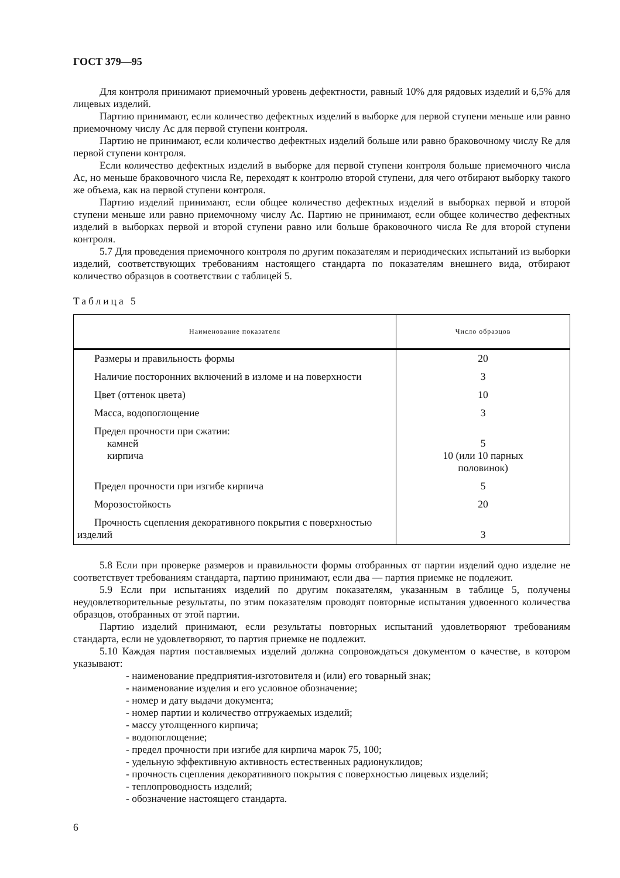ГОСТ 379—95
Для контроля принимают приемочный уровень дефектности, равный 10% для рядовых изделий и 6,5% для лицевых изделий.
Партию принимают, если количество дефектных изделий в выборке для первой ступени меньше или равно приемочному числу Ас для первой ступени контроля.
Партию не принимают, если количество дефектных изделий больше или равно браковочному числу Re для первой ступени контроля.
Если количество дефектных изделий в выборке для первой ступени контроля больше приемочного числа Ас, но меньше браковочного числа Re, переходят к контролю второй ступени, для чего отбирают выборку такого же объема, как на первой ступени контроля.
Партию изделий принимают, если общее количество дефектных изделий в выборках первой и второй ступени меньше или равно приемочному числу Ас. Партию не принимают, если общее количество дефектных изделий в выборках первой и второй ступени равно или больше браковочного числа Re для второй ступени контроля.
5.7 Для проведения приемочного контроля по другим показателям и периодических испытаний из выборки изделий, соответствующих требованиям настоящего стандарта по показателям внешнего вида, отбирают количество образцов в соответствии с таблицей 5.
Таблица 5
| Наименование показателя | Число образцов |
| --- | --- |
| Размеры и правильность формы | 20 |
| Наличие посторонних включений в изломе и на поверхности | 3 |
| Цвет (оттенок цвета) | 10 |
| Масса, водопоглощение | 3 |
| Предел прочности при сжатии: камней кирпича | 5 10 (или 10 парных половинок) |
| Предел прочности при изгибе кирпича | 5 |
| Морозостойкость | 20 |
| Прочность сцепления декоративного покрытия с поверхностью изделий | 3 |
5.8 Если при проверке размеров и правильности формы отобранных от партии изделий одно изделие не соответствует требованиям стандарта, партию принимают, если два — партия приемке не подлежит.
5.9 Если при испытаниях изделий по другим показателям, указанным в таблице 5, получены неудовлетворительные результаты, по этим показателям проводят повторные испытания удвоенного количества образцов, отобранных от этой партии.
Партию изделий принимают, если результаты повторных испытаний удовлетворяют требованиям стандарта, если не удовлетворяют, то партия приемке не подлежит.
5.10 Каждая партия поставляемых изделий должна сопровождаться документом о качестве, в котором указывают:
- наименование предприятия-изготовителя и (или) его товарный знак;
- наименование изделия и его условное обозначение;
- номер и дату выдачи документа;
- номер партии и количество отгружаемых изделий;
- массу утолщенного кирпича;
- водопоглощение;
- предел прочности при изгибе для кирпича марок 75, 100;
- удельную эффективную активность естественных радионуклидов;
- прочность сцепления декоративного покрытия с поверхностью лицевых изделий;
- теплопроводность изделий;
- обозначение настоящего стандарта.
6